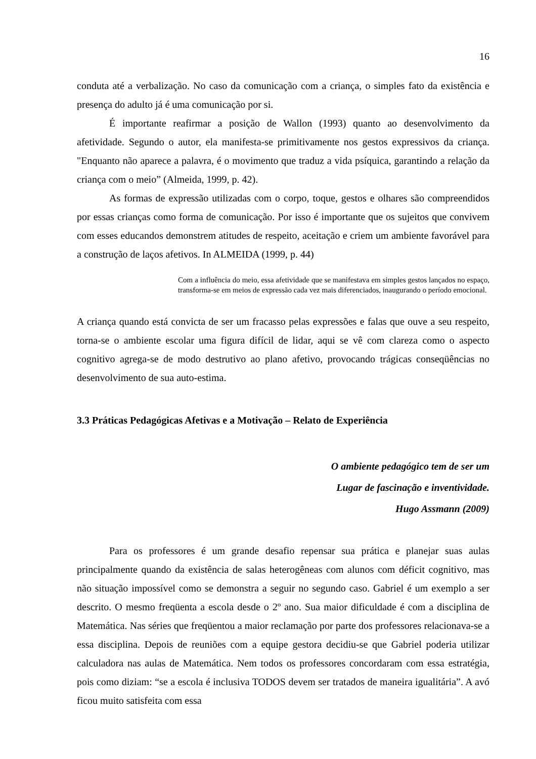16
conduta até a verbalização. No caso da comunicação com a criança, o simples fato da existência e presença do adulto já é uma comunicação por si.
É importante reafirmar a posição de Wallon (1993) quanto ao desenvolvimento da afetividade. Segundo o autor, ela manifesta-se primitivamente nos gestos expressivos da criança. "Enquanto não aparece a palavra, é o movimento que traduz a vida psíquica, garantindo a relação da criança com o meio” (Almeida, 1999, p. 42).
As formas de expressão utilizadas com o corpo, toque, gestos e olhares são compreendidos por essas crianças como forma de comunicação. Por isso é importante que os sujeitos que convivem com esses educandos demonstrem atitudes de respeito, aceitação e criem um ambiente favorável para a construção de laços afetivos. In ALMEIDA (1999, p. 44)
Com a influência do meio, essa afetividade que se manifestava em simples gestos lançados no espaço, transforma-se em meios de expressão cada vez mais diferenciados, inaugurando o período emocional.
A criança quando está convicta de ser um fracasso pelas expressões e falas que ouve a seu respeito, torna-se o ambiente escolar uma figura difícil de lidar, aqui se vê com clareza como o aspecto cognitivo agrega-se de modo destrutivo ao plano afetivo, provocando trágicas conseqüências no desenvolvimento de sua auto-estima.
3.3 Práticas Pedagógicas Afetivas e a Motivação – Relato de Experiência
O ambiente pedagógico tem de ser um
Lugar de fascinação e inventividade.
Hugo Assmann (2009)
Para os professores é um grande desafio repensar sua prática e planejar suas aulas principalmente quando da existência de salas heterogêneas com alunos com déficit cognitivo, mas não situação impossível como se demonstra a seguir no segundo caso. Gabriel é um exemplo a ser descrito. O mesmo freqüenta a escola desde o 2º ano. Sua maior dificuldade é com a disciplina de Matemática. Nas séries que freqüentou a maior reclamação por parte dos professores relacionava-se a essa disciplina. Depois de reuniões com a equipe gestora decidiu-se que Gabriel poderia utilizar calculadora nas aulas de Matemática. Nem todos os professores concordaram com essa estratégia, pois como diziam: “se a escola é inclusiva TODOS devem ser tratados de maneira igualitária”. A avó ficou muito satisfeita com essa